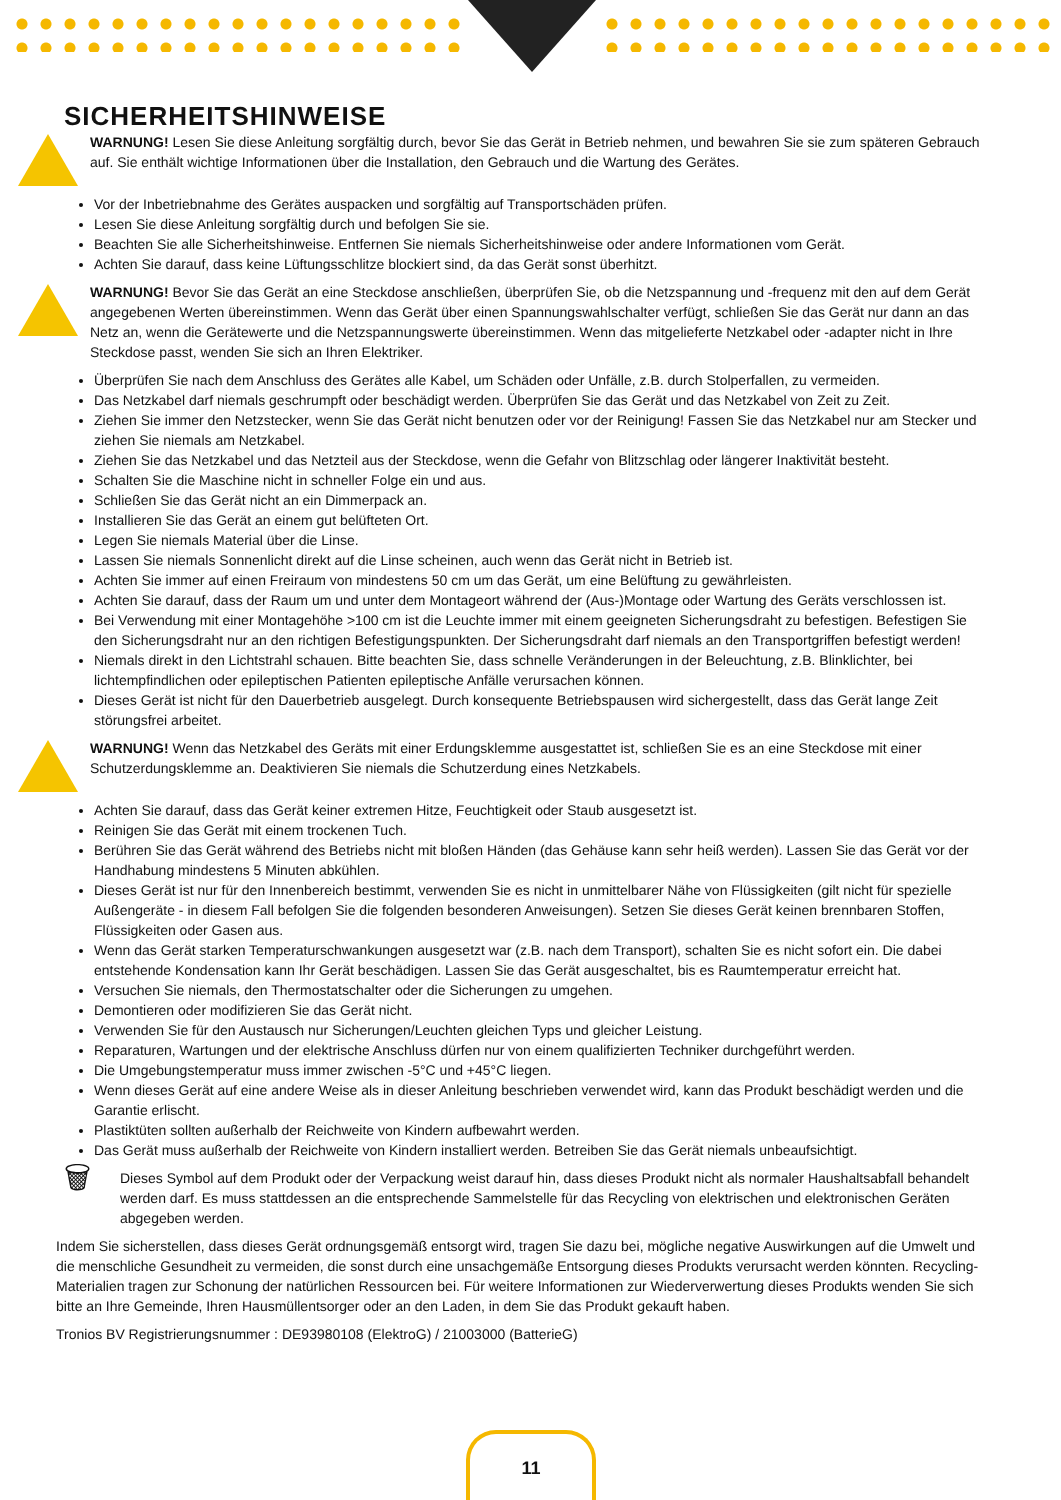SICHERHEITSHINWEISE
WARNUNG! Lesen Sie diese Anleitung sorgfältig durch, bevor Sie das Gerät in Betrieb nehmen, und bewahren Sie sie zum späteren Gebrauch auf. Sie enthält wichtige Informationen über die Installation, den Gebrauch und die Wartung des Gerätes.
Vor der Inbetriebnahme des Gerätes auspacken und sorgfältig auf Transportschäden prüfen.
Lesen Sie diese Anleitung sorgfältig durch und befolgen Sie sie.
Beachten Sie alle Sicherheitshinweise. Entfernen Sie niemals Sicherheitshinweise oder andere Informationen vom Gerät.
Achten Sie darauf, dass keine Lüftungsschlitze blockiert sind, da das Gerät sonst überhitzt.
WARNUNG! Bevor Sie das Gerät an eine Steckdose anschließen, überprüfen Sie, ob die Netzspannung und -frequenz mit den auf dem Gerät angegebenen Werten übereinstimmen. Wenn das Gerät über einen Spannungswahlschalter verfügt, schließen Sie das Gerät nur dann an das Netz an, wenn die Gerätewerte und die Netzspannungswerte übereinstimmen. Wenn das mitgelieferte Netzkabel oder -adapter nicht in Ihre Steckdose passt, wenden Sie sich an Ihren Elektriker.
Überprüfen Sie nach dem Anschluss des Gerätes alle Kabel, um Schäden oder Unfälle, z.B. durch Stolperfallen, zu vermeiden.
Das Netzkabel darf niemals geschrumpft oder beschädigt werden. Überprüfen Sie das Gerät und das Netzkabel von Zeit zu Zeit.
Ziehen Sie immer den Netzstecker, wenn Sie das Gerät nicht benutzen oder vor der Reinigung! Fassen Sie das Netzkabel nur am Stecker und ziehen Sie niemals am Netzkabel.
Ziehen Sie das Netzkabel und das Netzteil aus der Steckdose, wenn die Gefahr von Blitzschlag oder längerer Inaktivität besteht.
Schalten Sie die Maschine nicht in schneller Folge ein und aus.
Schließen Sie das Gerät nicht an ein Dimmerpack an.
Installieren Sie das Gerät an einem gut belüfteten Ort.
Legen Sie niemals Material über die Linse.
Lassen Sie niemals Sonnenlicht direkt auf die Linse scheinen, auch wenn das Gerät nicht in Betrieb ist.
Achten Sie immer auf einen Freiraum von mindestens 50 cm um das Gerät, um eine Belüftung zu gewährleisten.
Achten Sie darauf, dass der Raum um und unter dem Montageort während der (Aus-)Montage oder Wartung des Geräts verschlossen ist.
Bei Verwendung mit einer Montagehöhe >100 cm ist die Leuchte immer mit einem geeigneten Sicherungsdraht zu befestigen. Befestigen Sie den Sicherungsdraht nur an den richtigen Befestigungspunkten. Der Sicherungsdraht darf niemals an den Transportgriffen befestigt werden!
Niemals direkt in den Lichtstrahl schauen. Bitte beachten Sie, dass schnelle Veränderungen in der Beleuchtung, z.B. Blinklichter, bei lichtempfindlichen oder epileptischen Patienten epileptische Anfälle verursachen können.
Dieses Gerät ist nicht für den Dauerbetrieb ausgelegt. Durch konsequente Betriebspausen wird sichergestellt, dass das Gerät lange Zeit störungsfrei arbeitet.
WARNUNG! Wenn das Netzkabel des Geräts mit einer Erdungsklemme ausgestattet ist, schließen Sie es an eine Steckdose mit einer Schutzerdungsklemme an. Deaktivieren Sie niemals die Schutzerdung eines Netzkabels.
Achten Sie darauf, dass das Gerät keiner extremen Hitze, Feuchtigkeit oder Staub ausgesetzt ist.
Reinigen Sie das Gerät mit einem trockenen Tuch.
Berühren Sie das Gerät während des Betriebs nicht mit bloßen Händen (das Gehäuse kann sehr heiß werden). Lassen Sie das Gerät vor der Handhabung mindestens 5 Minuten abkühlen.
Dieses Gerät ist nur für den Innenbereich bestimmt, verwenden Sie es nicht in unmittelbarer Nähe von Flüssigkeiten (gilt nicht für spezielle Außengeräte - in diesem Fall befolgen Sie die folgenden besonderen Anweisungen). Setzen Sie dieses Gerät keinen brennbaren Stoffen, Flüssigkeiten oder Gasen aus.
Wenn das Gerät starken Temperaturschwankungen ausgesetzt war (z.B. nach dem Transport), schalten Sie es nicht sofort ein. Die dabei entstehende Kondensation kann Ihr Gerät beschädigen. Lassen Sie das Gerät ausgeschaltet, bis es Raumtemperatur erreicht hat.
Versuchen Sie niemals, den Thermostatschalter oder die Sicherungen zu umgehen.
Demontieren oder modifizieren Sie das Gerät nicht.
Verwenden Sie für den Austausch nur Sicherungen/Leuchten gleichen Typs und gleicher Leistung.
Reparaturen, Wartungen und der elektrische Anschluss dürfen nur von einem qualifizierten Techniker durchgeführt werden.
Die Umgebungstemperatur muss immer zwischen -5°C und +45°C liegen.
Wenn dieses Gerät auf eine andere Weise als in dieser Anleitung beschrieben verwendet wird, kann das Produkt beschädigt werden und die Garantie erlischt.
Plastiktüten sollten außerhalb der Reichweite von Kindern aufbewahrt werden.
Das Gerät muss außerhalb der Reichweite von Kindern installiert werden. Betreiben Sie das Gerät niemals unbeaufsichtigt.
🗑
Dieses Symbol auf dem Produkt oder der Verpackung weist darauf hin, dass dieses Produkt nicht als normaler Haushaltsabfall behandelt werden darf. Es muss stattdessen an die entsprechende Sammelstelle für das Recycling von elektrischen und elektronischen Geräten abgegeben werden.
Indem Sie sicherstellen, dass dieses Gerät ordnungsgemäß entsorgt wird, tragen Sie dazu bei, mögliche negative Auswirkungen auf die Umwelt und die menschliche Gesundheit zu vermeiden, die sonst durch eine unsachgemäße Entsorgung dieses Produkts verursacht werden könnten. Recycling-Materialien tragen zur Schonung der natürlichen Ressourcen bei. Für weitere Informationen zur Wiederverwertung dieses Produkts wenden Sie sich bitte an Ihre Gemeinde, Ihren Hausmüllentsorger oder an den Laden, in dem Sie das Produkt gekauft haben.
Tronios BV Registrierungsnummer : DE93980108 (ElektroG) / 21003000 (BatterieG)
11